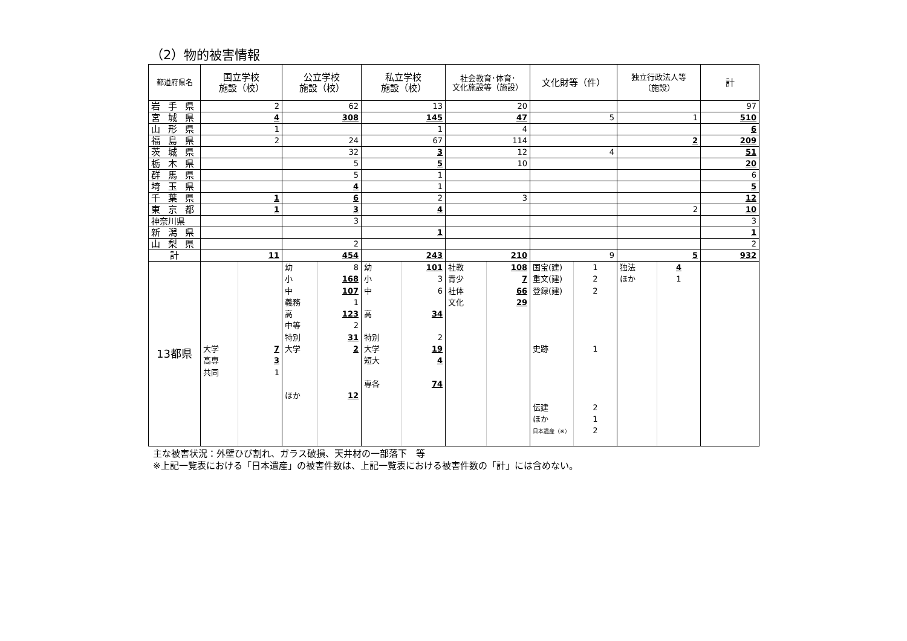（2）物的被害情報
| 都道府県名 | 国立学校 施設（校） | | 公立学校 施設（校） | | 私立学校 施設（校） | | 社会教育･体育･ 文化施設等（施設） | | 文化財等（件） | | 独立行政法人等 （施設） | | 計 |
| --- | --- | --- | --- | --- | --- | --- | --- | --- | --- | --- | --- | --- | --- |
| 岩 手 県 | 2 | | 62 | | 13 | | 20 | | | | | | 97 |
| 宮 城 県 | 4 | | 308 | | 145 | | 47 | | 5 | | 1 | | 510 |
| 山 形 県 | 1 | | | | 1 | | 4 | | | | | | 6 |
| 福 島 県 | 2 | | 24 | | 67 | | 114 | | | | 2 | | 209 |
| 茨 城 県 | | | 32 | | 3 | | 12 | | 4 | | | | 51 |
| 栃 木 県 | | | 5 | | 5 | | 10 | | | | | | 20 |
| 群 馬 県 | | | 5 | | 1 | | | | | | | | 6 |
| 埼 玉 県 | | | 4 | | 1 | | | | | | | | 5 |
| 千 葉 県 | 1 | | 6 | | 2 | | 3 | | | | | | 12 |
| 東 京 都 | 1 | | 3 | | 4 | | | | | | 2 | | 10 |
| 神奈川県 | | | 3 | | | | | | | | | | 3 |
| 新 潟 県 | | | | | 1 | | | | | | | | 1 |
| 山 梨 県 | | | 2 | | | | | | | | | | 2 |
| 計 | 11 | | 454 | | 243 | | 210 | | 9 | | 5 | | 932 |
| 13都県 | 大学 高専 共同 | 7 3 1 | 幼 小 中 義務 高 中等 特別 大学 ほか | 8 168 107 1 123 2 31 2 12 | 幼 小 中 高 特別 大学 短大 専各 | 101 3 6 34 2 19 4 74 | 社教 青少 社体 文化 | 108 7 66 29 | 国宝(建) 重文(建) 登録(建) 史跡 伝建 ほか 日本遺産（※） | 1 2 2 1 2 1 2 | 独法 ほか | 4 1 | |
主な被害状況：外壁ひび割れ、ガラス破損、天井材の一部落下　等
※上記一覧表における「日本遺産」の被害件数は、上記一覧表における被害件数の「計」には含めない。